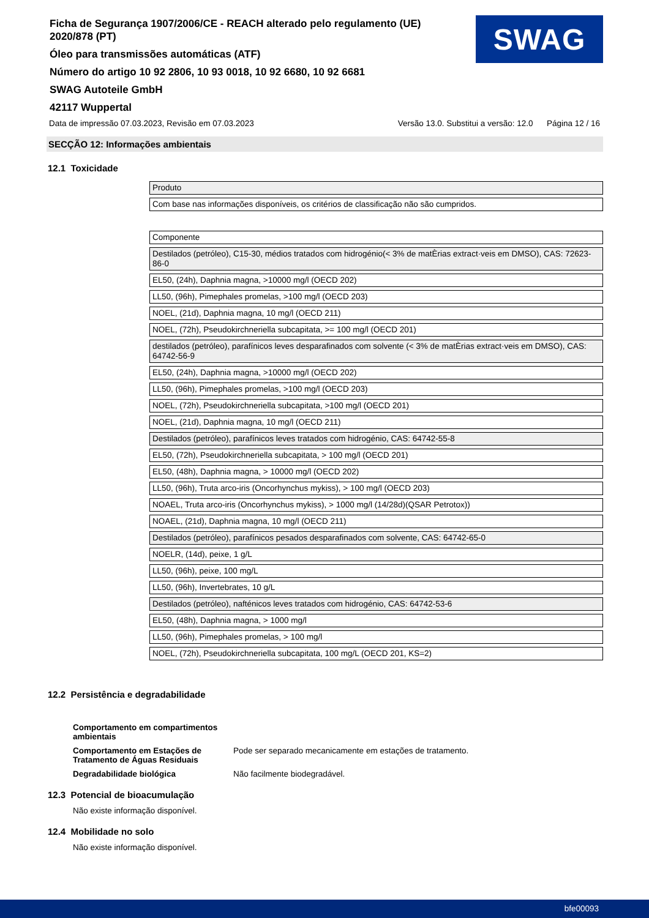Ficha de Segurança 1907/2006/CE - REACH alterado pelo regulamento (UE) 2020/878 (PT)
Óleo para transmissões automáticas (ATF)
Número do artigo 10 92 2806, 10 93 0018, 10 92 6680, 10 92 6681
SWAG Autoteile GmbH
42117 Wuppertal
SWAG
Data de impressão 07.03.2023, Revisão em 07.03.2023 Versão 13.0. Substitui a versão: 12.0 Página 12 / 16
SECÇÃO 12: Informações ambientais
12.1 Toxicidade
| Produto |
| Com base nas informações disponíveis, os critérios de classificação não são cumpridos. |
| Componente |
| Destilados (petróleo), C15-30, médios tratados com hidrogénio(< 3% de matÈrias extract·veis em DMSO), CAS: 72623-86-0 |
| EL50, (24h), Daphnia magna, >10000 mg/l (OECD 202) |
| LL50, (96h), Pimephales promelas, >100 mg/l (OECD 203) |
| NOEL, (21d), Daphnia magna, 10 mg/l (OECD 211) |
| NOEL, (72h), Pseudokirchneriella subcapitata, >= 100 mg/l (OECD 201) |
| destilados (petróleo), parafínicos leves desparafinados com solvente (< 3% de matÈrias extract·veis em DMSO), CAS: 64742-56-9 |
| EL50, (24h), Daphnia magna, >10000 mg/l (OECD 202) |
| LL50, (96h), Pimephales promelas, >100 mg/l (OECD 203) |
| NOEL, (72h), Pseudokirchneriella subcapitata, >100 mg/l (OECD 201) |
| NOEL, (21d), Daphnia magna, 10 mg/l (OECD 211) |
| Destilados (petróleo), parafínicos leves tratados com hidrogénio, CAS: 64742-55-8 |
| EL50, (72h), Pseudokirchneriella subcapitata, > 100 mg/l (OECD 201) |
| EL50, (48h), Daphnia magna, > 10000 mg/l (OECD 202) |
| LL50, (96h), Truta arco-iris (Oncorhynchus mykiss), > 100 mg/l (OECD 203) |
| NOAEL, Truta arco-iris (Oncorhynchus mykiss), > 1000 mg/l (14/28d)(QSAR Petrotox)) |
| NOAEL, (21d), Daphnia magna, 10 mg/l (OECD 211) |
| Destilados (petróleo), parafínicos pesados desparafinados com solvente, CAS: 64742-65-0 |
| NOELR, (14d), peixe, 1 g/L |
| LL50, (96h), peixe, 100 mg/L |
| LL50, (96h), Invertebrates, 10 g/L |
| Destilados (petróleo), nafténicos leves tratados com hidrogénio, CAS: 64742-53-6 |
| EL50, (48h), Daphnia magna, > 1000 mg/l |
| LL50, (96h), Pimephales promelas, > 100 mg/l |
| NOEL, (72h), Pseudokirchneriella subcapitata, 100 mg/L (OECD 201, KS=2) |
12.2 Persistência e degradabilidade
Comportamento em compartimentos ambientais
Comportamento em Estações de Tratamento de Águas Residuais Pode ser separado mecanicamente em estações de tratamento.
Degradabilidade biológica Não facilmente biodegradável.
12.3 Potencial de bioacumulação
Não existe informação disponível.
12.4 Mobilidade no solo
Não existe informação disponível.
bfe00093